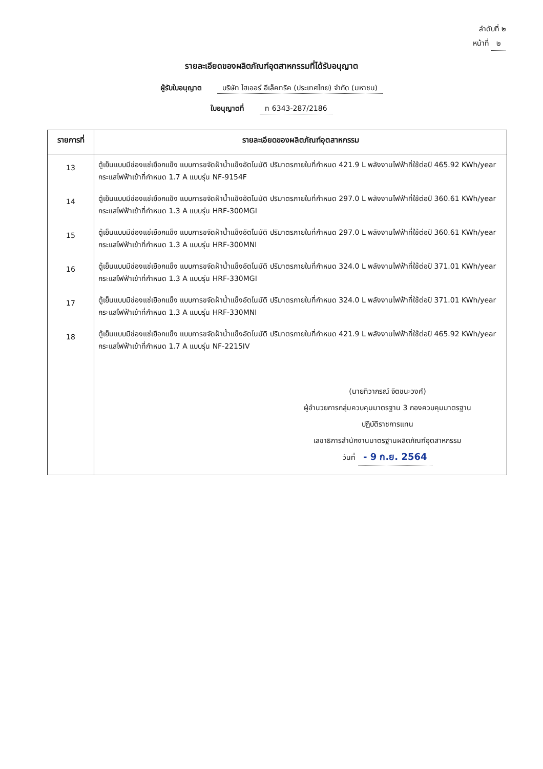ลำดับที่ ๒
หน้าที่ ๒
รายละเอียดของผลิตภัณฑ์อุตสาหกรรมที่ได้รับอนุญาต
ผู้รับใบอนุญาต บริษัท ไฮเออร์ อีเล็คทริค (ประเทศไทย) จำกัด (มหาชน)
ใบอนุญาตที่ ท 6343-287/2186
| รายการที่ | รายละเอียดของผลิตภัณฑ์อุตสาหกรรม |
| --- | --- |
| 13 14 15 16 17 18 | ตู้เย็นแบบมีช่องแช่เยือกแข็ง แบบการขจัดฝ้าน้ำแข็งอัตโนมัติ ปริมาตรภายในที่กำหนด 421.9 L พลังงานไฟฟ้าที่ใช้ต่อปี 465.92 KWh/year กระแสไฟฟ้าเข้าที่กำหนด 1.7 A แบบรุ่น NF-9154F ตู้เย็นแบบมีช่องแช่เยือกแข็ง แบบการขจัดฝ้าน้ำแข็งอัตโนมัติ ปริมาตรภายในที่กำหนด 297.0 L พลังงานไฟฟ้าที่ใช้ต่อปี 360.61 KWh/year กระแสไฟฟ้าเข้าที่กำหนด 1.3 A แบบรุ่น HRF-300MGI ตู้เย็นแบบมีช่องแช่เยือกแข็ง แบบการขจัดฝ้าน้ำแข็งอัตโนมัติ ปริมาตรภายในที่กำหนด 297.0 L พลังงานไฟฟ้าที่ใช้ต่อปี 360.61 KWh/year กระแสไฟฟ้าเข้าที่กำหนด 1.3 A แบบรุ่น HRF-300MNI ตู้เย็นแบบมีช่องแช่เยือกแข็ง แบบการขจัดฝ้าน้ำแข็งอัตโนมัติ ปริมาตรภายในที่กำหนด 324.0 L พลังงานไฟฟ้าที่ใช้ต่อปี 371.01 KWh/year กระแสไฟฟ้าเข้าที่กำหนด 1.3 A แบบรุ่น HRF-330MGI ตู้เย็นแบบมีช่องแช่เยือกแข็ง แบบการขจัดฝ้าน้ำแข็งอัตโนมัติ ปริมาตรภายในที่กำหนด 324.0 L พลังงานไฟฟ้าที่ใช้ต่อปี 371.01 KWh/year กระแสไฟฟ้าเข้าที่กำหนด 1.3 A แบบรุ่น HRF-330MNI ตู้เย็นแบบมีช่องแช่เยือกแข็ง แบบการขจัดฝ้าน้ำแข็งอัตโนมัติ ปริมาตรภายในที่กำหนด 421.9 L พลังงานไฟฟ้าที่ใช้ต่อปี 465.92 KWh/year กระแสไฟฟ้าเข้าที่กำหนด 1.7 A แบบรุ่น NF-2215IV (นายทิวากรณ์ จิตชนะวงศ์) ผู้อำนวยการกลุ่มควบคุมมาตรฐาน 3 กองควบคุมมาตรฐาน ปฏิบัติราชการแทน เลขาธิการสำนักงานมาตรฐานผลิตภัณฑ์อุตสาหกรรม วันที่ - 9 ก.ย. 2564 |